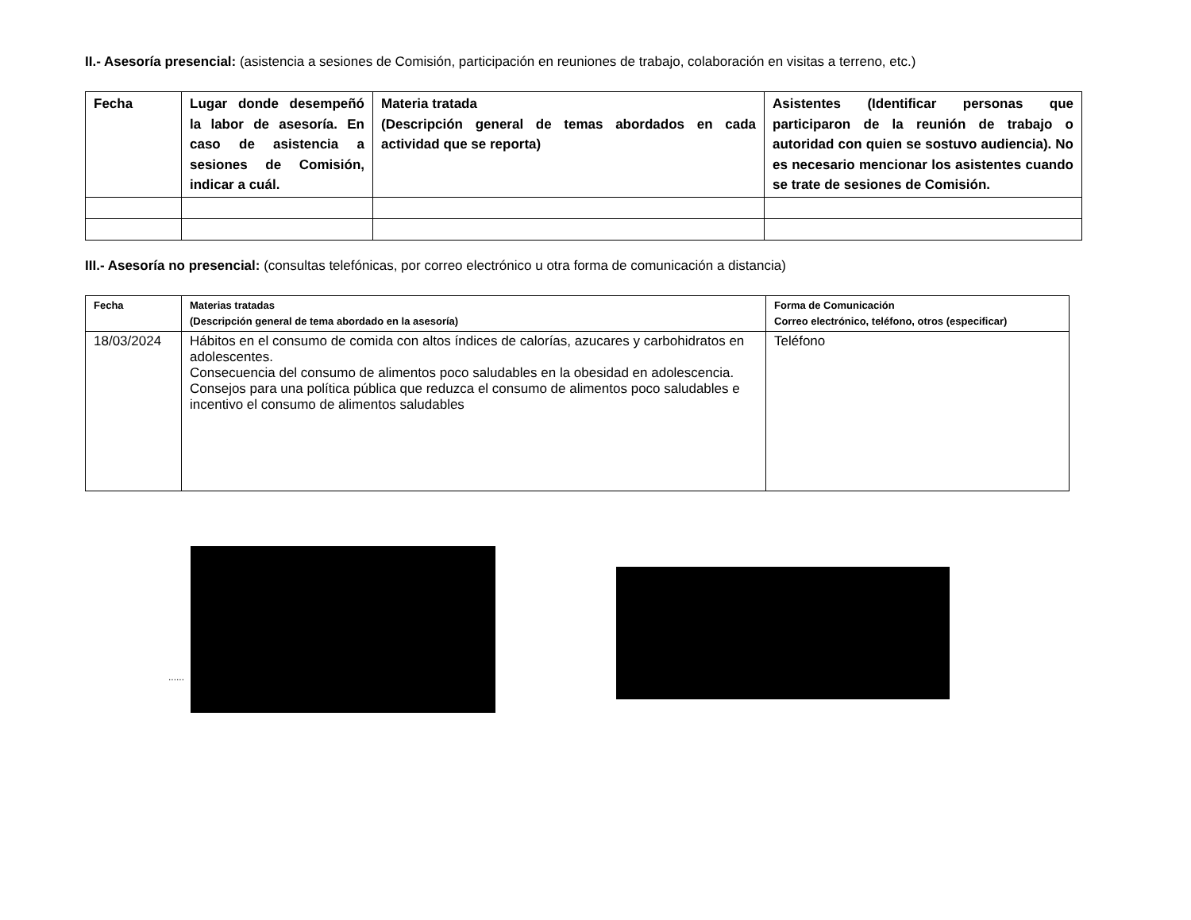II.- Asesoría presencial: (asistencia a sesiones de Comisión, participación en reuniones de trabajo, colaboración en visitas a terreno, etc.)
| Fecha | Lugar donde desempeñó la labor de asesoría. En caso de asistencia a sesiones de Comisión, indicar a cuál. | Materia tratada (Descripción general de temas abordados en cada actividad que se reporta) | Asistentes (Identificar personas que participaron de la reunión de trabajo o autoridad con quien se sostuvo audiencia). No es necesario mencionar los asistentes cuando se trate de sesiones de Comisión. |
| --- | --- | --- | --- |
III.- Asesoría no presencial: (consultas telefónicas, por correo electrónico u otra forma de comunicación a distancia)
| Fecha | Materias tratadas (Descripción general de tema abordado en la asesoría) | Forma de Comunicación Correo electrónico, teléfono, otros (especificar) |
| --- | --- | --- |
| 18/03/2024 | Hábitos en el consumo de comida con altos índices de calorías, azucares y carbohidratos en adolescentes. Consecuencia del consumo de alimentos poco saludables en la obesidad en adolescencia. Consejos para una política pública que reduzca el consumo de alimentos poco saludables e incentivo el consumo de alimentos saludables | Teléfono |
......